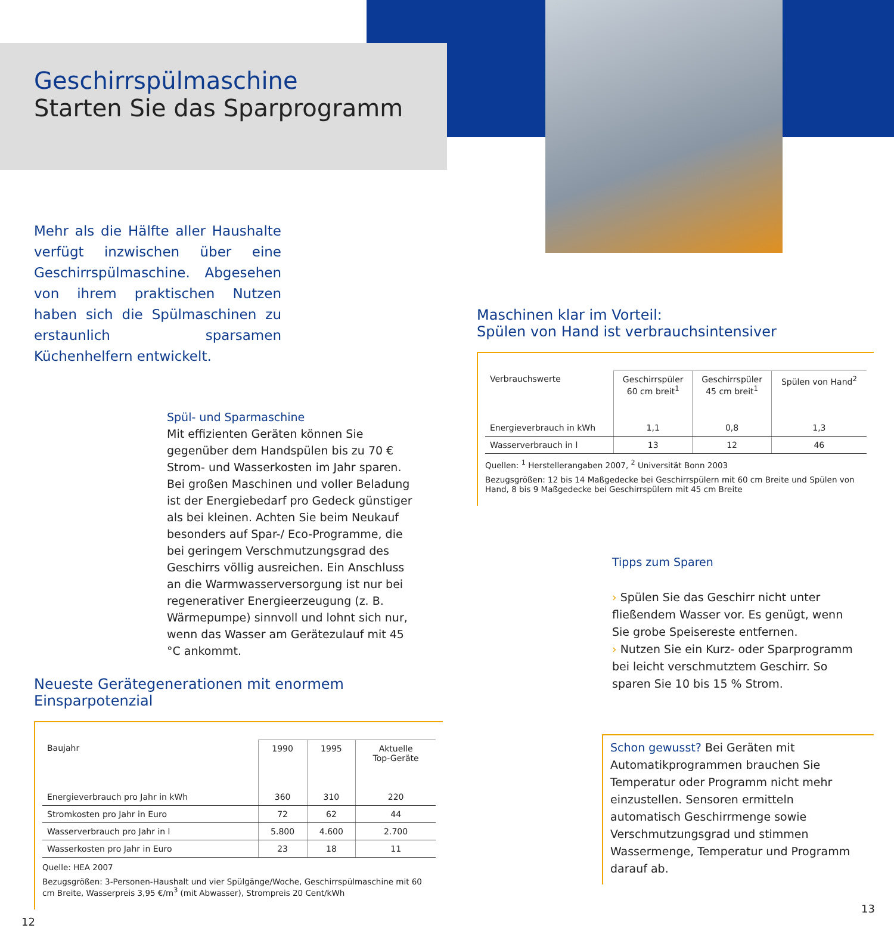Geschirrspülmaschine
Starten Sie das Sparprogramm
Mehr als die Hälfte aller Haushalte verfügt inzwischen über eine Geschirr­spülmaschine. Abgesehen von ihrem praktischen Nutzen haben sich die Spülmaschinen zu erstaunlich spar­samen Küchenhelfern entwickelt.
Spül- und Sparmaschine
Mit effizienten Geräten können Sie gegenüber dem Handspülen bis zu 70 € Strom- und Wasserkosten im Jahr sparen. Bei großen Maschinen und voller Beladung ist der Energiebedarf pro Gedeck günstiger als bei kleinen. Achten Sie beim Neukauf besonders auf Spar-/ Eco-Programme, die bei geringem Verschmutzungsgrad des Geschirrs völlig ausreichen. Ein Anschluss an die Warmwasserversorgung ist nur bei regenerativer Energieerzeugung (z. B. Wärmepumpe) sinnvoll und lohnt sich nur, wenn das Wasser am Gerätezulauf mit 45 °C ankommt.
Neueste Gerätegenerationen mit enormem Einsparpotenzial
| Baujahr | 1990 | 1995 | Aktuelle Top-Geräte |
| --- | --- | --- | --- |
| Energieverbrauch pro Jahr in kWh | 360 | 310 | 220 |
| Stromkosten pro Jahr in Euro | 72 | 62 | 44 |
| Wasserverbrauch pro Jahr in l | 5.800 | 4.600 | 2.700 |
| Wasserkosten pro Jahr in Euro | 23 | 18 | 11 |
Quelle: HEA 2007
Bezugsgrößen: 3-Personen-Haushalt und vier Spülgänge/Woche, Geschirrspülmaschine mit 60 cm Breite, Wasserpreis 3,95 €/m<sup>3</sup> (mit Abwasser), Strompreis 20 Cent/kWh
12
Maschinen klar im Vorteil:
Spülen von Hand ist verbrauchsintensiver
| Verbrauchswerte | Geschirrspüler 60 cm breit<sup>1</sup> | Geschirrspüler 45 cm breit<sup>1</sup> | Spülen von Hand<sup>2</sup> |
| --- | --- | --- | --- |
| Energieverbrauch in kWh | 1,1 | 0,8 | 1,3 |
| Wasserverbrauch in l | 13 | 12 | 46 |
Quellen: <sup>1</sup> Herstellerangaben 2007, <sup>2</sup> Universität Bonn 2003
Bezugsgrößen: 12 bis 14 Maßgedecke bei Geschirrspülern mit 60 cm Breite und Spülen von Hand, 8 bis 9 Maßgedecke bei Geschirrspülern mit 45 cm Breite
Tipps zum Sparen
› Spülen Sie das Geschirr nicht unter fließendem Wasser vor. Es genügt, wenn Sie grobe Speisereste entfernen.
› Nutzen Sie ein Kurz- oder Sparprogramm bei leicht verschmutztem Geschirr. So sparen Sie 10 bis 15 % Strom.
Schon gewusst? Bei Geräten mit Automatikprogrammen brauchen Sie Temperatur oder Programm nicht mehr einzustellen. Sensoren ermitteln automatisch Geschirrmenge sowie Verschmutzungsgrad und stimmen Wassermenge, Temperatur und Programm darauf ab.
13